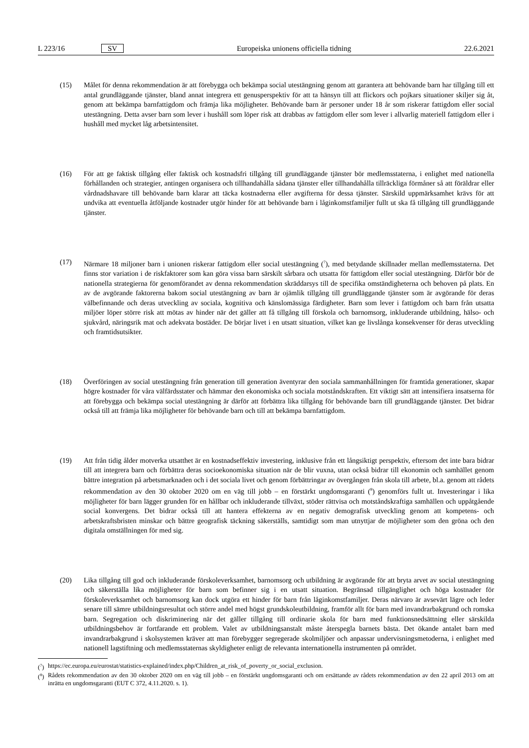L 223/16 SV Europeiska unionens officiella tidning 22.6.2021
(15) Målet för denna rekommendation är att förebygga och bekämpa social utestängning genom att garantera att behövande barn har tillgång till ett antal grundläggande tjänster, bland annat integrera ett genusperspektiv för att ta hänsyn till att flickors och pojkars situationer skiljer sig åt, genom att bekämpa barnfattigdom och främja lika möjligheter. Behövande barn är personer under 18 år som riskerar fattigdom eller social utestängning. Detta avser barn som lever i hushåll som löper risk att drabbas av fattigdom eller som lever i allvarlig materiell fattigdom eller i hushåll med mycket låg arbetsintensitet.
(16) För att ge faktisk tillgång eller faktisk och kostnadsfri tillgång till grundläggande tjänster bör medlemsstaterna, i enlighet med nationella förhållanden och strategier, antingen organisera och tillhandahålla sådana tjänster eller tillhandahålla tillräckliga förmåner så att föräldrar eller vårdnadshavare till behövande barn klarar att täcka kostnaderna eller avgifterna för dessa tjänster. Särskild uppmärksamhet krävs för att undvika att eventuella åtföljande kostnader utgör hinder för att behövande barn i låginkomstfamiljer fullt ut ska få tillgång till grundläggande tjänster.
(17) Närmare 18 miljoner barn i unionen riskerar fattigdom eller social utestängning (<sup>7</sup>), med betydande skillnader mellan medlemsstaterna. Det finns stor variation i de riskfaktorer som kan göra vissa barn särskilt sårbara och utsatta för fattigdom eller social utestängning. Därför bör de nationella strategierna för genomförandet av denna rekommendation skräddarsys till de specifika omständigheterna och behoven på plats. En av de avgörande faktorerna bakom social utestängning av barn är ojämlik tillgång till grundläggande tjänster som är avgörande för deras välbefinnande och deras utveckling av sociala, kognitiva och känslomässiga färdigheter. Barn som lever i fattigdom och barn från utsatta miljöer löper större risk att mötas av hinder när det gäller att få tillgång till förskola och barnomsorg, inkluderande utbildning, hälso- och sjukvård, näringsrik mat och adekvata bostäder. De börjar livet i en utsatt situation, vilket kan ge livslånga konsekvenser för deras utveckling och framtidsutsikter.
(18) Överföringen av social utestängning från generation till generation äventyrar den sociala sammanhållningen för framtida generationer, skapar högre kostnader för våra välfärdsstater och hämmar den ekonomiska och sociala motståndskraften. Ett viktigt sätt att intensifiera insatserna för att förebygga och bekämpa social utestängning är därför att förbättra lika tillgång för behövande barn till grundläggande tjänster. Det bidrar också till att främja lika möjligheter för behövande barn och till att bekämpa barnfattigdom.
(19) Att från tidig ålder motverka utsatthet är en kostnadseffektiv investering, inklusive från ett långsiktigt perspektiv, eftersom det inte bara bidrar till att integrera barn och förbättra deras socioekonomiska situation när de blir vuxna, utan också bidrar till ekonomin och samhället genom bättre integration på arbetsmarknaden och i det sociala livet och genom förbättringar av övergången från skola till arbete, bl.a. genom att rådets rekommendation av den 30 oktober 2020 om en väg till jobb – en förstärkt ungdomsgaranti (<sup>8</sup>) genomförs fullt ut. Investeringar i lika möjligheter för barn lägger grunden för en hållbar och inkluderande tillväxt, stöder rättvisa och motståndskraftiga samhällen och uppåtgående social konvergens. Det bidrar också till att hantera effekterna av en negativ demografisk utveckling genom att kompetens- och arbetskraftsbristen minskar och bättre geografisk täckning säkerställs, samtidigt som man utnyttjar de möjligheter som den gröna och den digitala omställningen för med sig.
(20) Lika tillgång till god och inkluderande förskoleverksamhet, barnomsorg och utbildning är avgörande för att bryta arvet av social utestängning och säkerställa lika möjligheter för barn som befinner sig i en utsatt situation. Begränsad tillgänglighet och höga kostnader för förskoleverksamhet och barnomsorg kan dock utgöra ett hinder för barn från låginkomstfamiljer. Deras närvaro är avsevärt lägre och leder senare till sämre utbildningsresultat och större andel med högst grundskoleutbildning, framför allt för barn med invandrarbakgrund och romska barn. Segregation och diskriminering när det gäller tillgång till ordinarie skola för barn med funktionsnedsättning eller särskilda utbildningsbehov är fortfarande ett problem. Valet av utbildningsanstalt måste återspegla barnets bästa. Det ökande antalet barn med invandrarbakgrund i skolsystemen kräver att man förebygger segregerade skolmiljöer och anpassar undervisningsmetoderna, i enlighet med nationell lagstiftning och medlemsstaternas skyldigheter enligt de relevanta internationella instrumenten på området.
(<sup>7</sup>) https://ec.europa.eu/eurostat/statistics-explained/index.php/Children_at_risk_of_poverty_or_social_exclusion.
(<sup>8</sup>) Rådets rekommendation av den 30 oktober 2020 om en väg till jobb – en förstärkt ungdomsgaranti och om ersättande av rådets rekommendation av den 22 april 2013 om att inrätta en ungdomsgaranti (EUT C 372, 4.11.2020. s. 1).